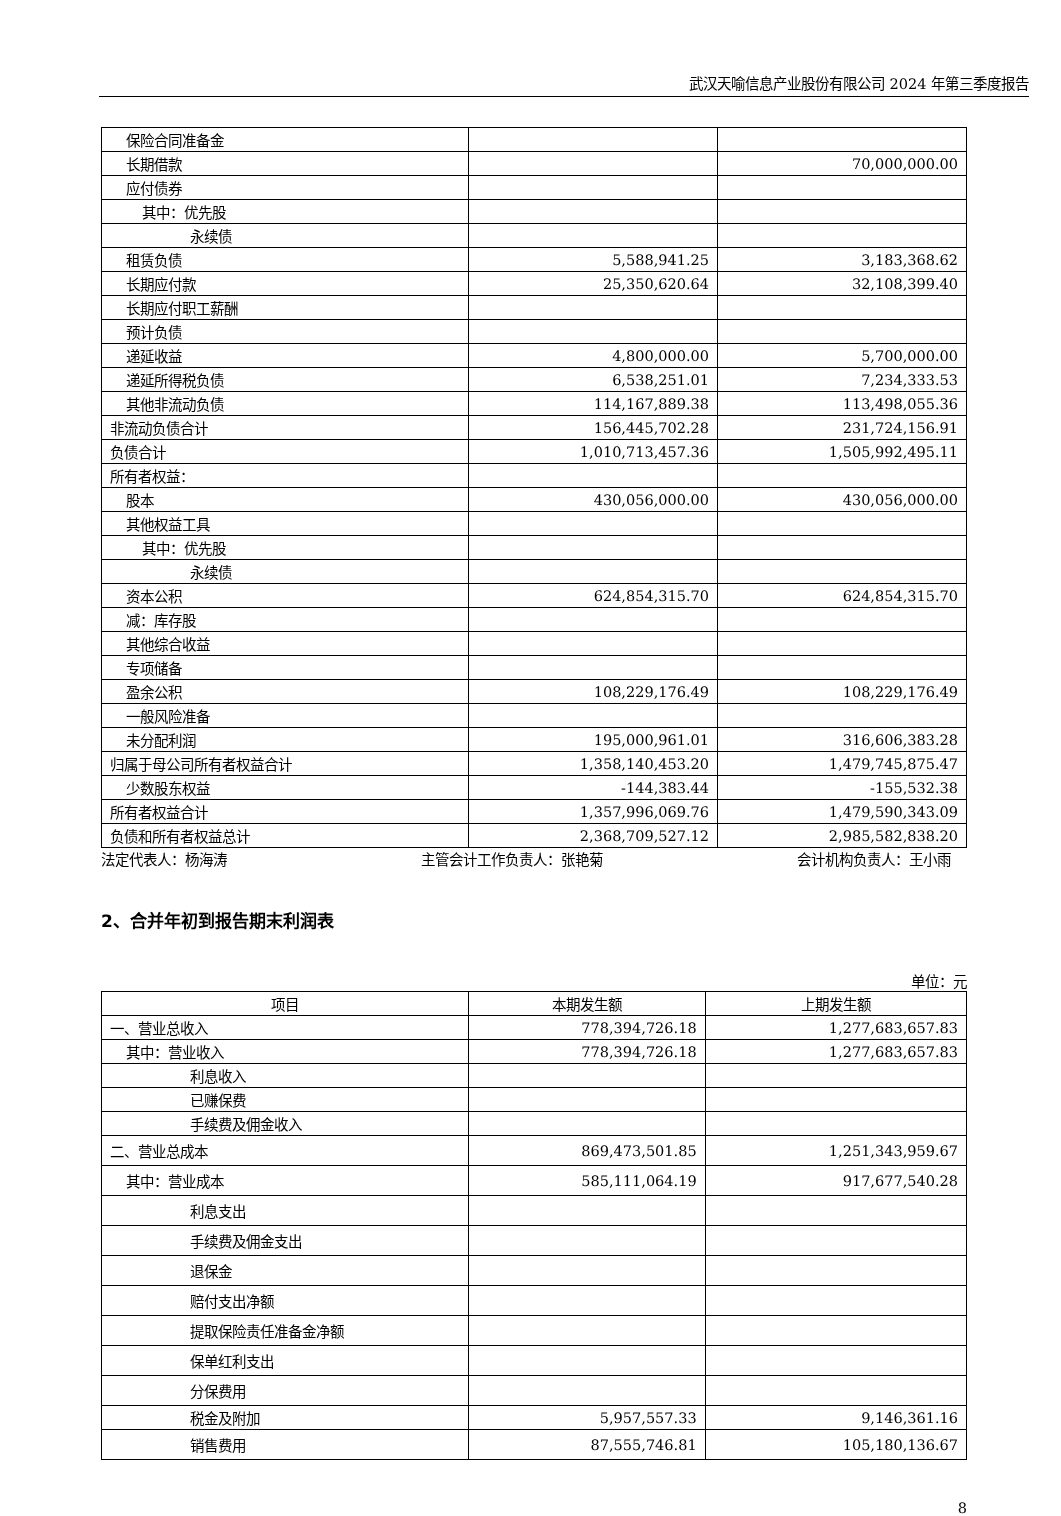武汉天喻信息产业股份有限公司 2024 年第三季度报告
| 保险合同准备金 | | |
| 长期借款 | | 70,000,000.00 |
| 应付债券 | | |
| 其中：优先股 | | |
| 永续债 | | |
| 租赁负债 | 5,588,941.25 | 3,183,368.62 |
| 长期应付款 | 25,350,620.64 | 32,108,399.40 |
| 长期应付职工薪酬 | | |
| 预计负债 | | |
| 递延收益 | 4,800,000.00 | 5,700,000.00 |
| 递延所得税负债 | 6,538,251.01 | 7,234,333.53 |
| 其他非流动负债 | 114,167,889.38 | 113,498,055.36 |
| 非流动负债合计 | 156,445,702.28 | 231,724,156.91 |
| 负债合计 | 1,010,713,457.36 | 1,505,992,495.11 |
| 所有者权益： | | |
| 股本 | 430,056,000.00 | 430,056,000.00 |
| 其他权益工具 | | |
| 其中：优先股 | | |
| 永续债 | | |
| 资本公积 | 624,854,315.70 | 624,854,315.70 |
| 减：库存股 | | |
| 其他综合收益 | | |
| 专项储备 | | |
| 盈余公积 | 108,229,176.49 | 108,229,176.49 |
| 一般风险准备 | | |
| 未分配利润 | 195,000,961.01 | 316,606,383.28 |
| 归属于母公司所有者权益合计 | 1,358,140,453.20 | 1,479,745,875.47 |
| 少数股东权益 | -144,383.44 | -155,532.38 |
| 所有者权益合计 | 1,357,996,069.76 | 1,479,590,343.09 |
| 负债和所有者权益总计 | 2,368,709,527.12 | 2,985,582,838.20 |
法定代表人：杨海涛 主管会计工作负责人：张艳菊 会计机构负责人：王小雨
2、合并年初到报告期末利润表
单位：元
| 项目 | 本期发生额 | 上期发生额 |
| --- | --- | --- |
| 一、营业总收入 | 778,394,726.18 | 1,277,683,657.83 |
| 其中：营业收入 | 778,394,726.18 | 1,277,683,657.83 |
| 利息收入 | | |
| 已赚保费 | | |
| 手续费及佣金收入 | | |
| 二、营业总成本 | 869,473,501.85 | 1,251,343,959.67 |
| 其中：营业成本 | 585,111,064.19 | 917,677,540.28 |
| 利息支出 | | |
| 手续费及佣金支出 | | |
| 退保金 | | |
| 赔付支出净额 | | |
| 提取保险责任准备金净额 | | |
| 保单红利支出 | | |
| 分保费用 | | |
| 税金及附加 | 5,957,557.33 | 9,146,361.16 |
| 销售费用 | 87,555,746.81 | 105,180,136.67 |
8